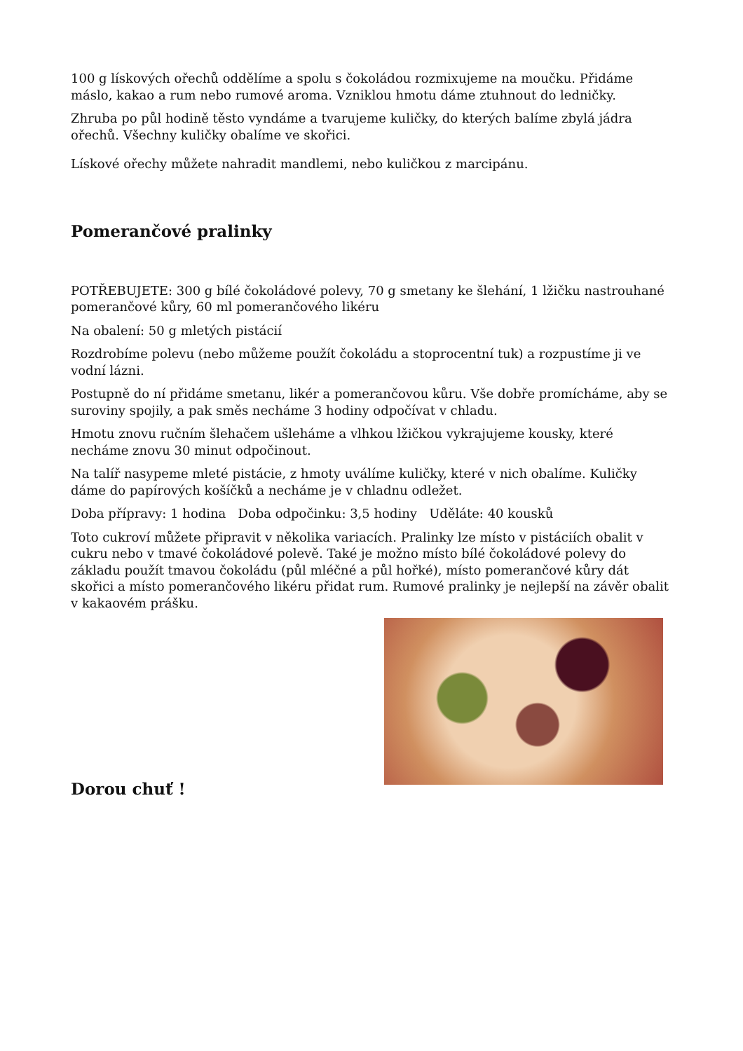100 g lískových ořechů oddělíme a spolu s čokoládou rozmixujeme na moučku. Přidáme máslo, kakao a rum nebo rumové aroma. Vzniklou hmotu dáme ztuhnout do ledničky.
Zhruba po půl hodině těsto vyndáme a tvarujeme kuličky, do kterých balíme zbylá jádra ořechů. Všechny kuličky obalíme ve skořici.
Lískové ořechy můžete nahradit mandlemi, nebo kuličkou z marcipánu.
Pomerančové pralinky
POTŘEBUJETE: 300 g bílé čokoládové polevy, 70 g smetany ke šlehání, 1 lžičku nastrouhané pomerančové kůry, 60 ml pomerančového likéru
Na obalení: 50 g mletých pistácií
Rozdrobíme polevu (nebo můžeme použít čokoládu a stoprocentní tuk) a rozpustíme ji ve vodní lázni.
Postupně do ní přidáme smetanu, likér a pomerančovou kůru. Vše dobře promícháme, aby se suroviny spojily, a pak směs necháme 3 hodiny odpočívat v chladu.
Hmotu znovu ručním šlehačem ušleháme a vlhkou lžičkou vykrajujeme kousky, které necháme znovu 30 minut odpočinout.
Na talíř nasypeme mleté pistácie, z hmoty uválíme kuličky, které v nich obalíme. Kuličky dáme do papírových košíčků a necháme je v chladnu odležet.
Doba přípravy: 1 hodina Doba odpočinku: 3,5 hodiny Uděláte: 40 kousků
Toto cukroví můžete připravit v několika variacích. Pralinky lze místo v pistáciích obalit v cukru nebo v tmavé čokoládové polevě. Také je možno místo bílé čokoládové polevy do základu použít tmavou čokoládu (půl mléčné a půl hořké), místo pomerančové kůry dát skořici a místo pomerančového likéru přidat rum. Rumové pralinky je nejlepší na závěr obalit v kakaovém prášku.
Dorou chuť !